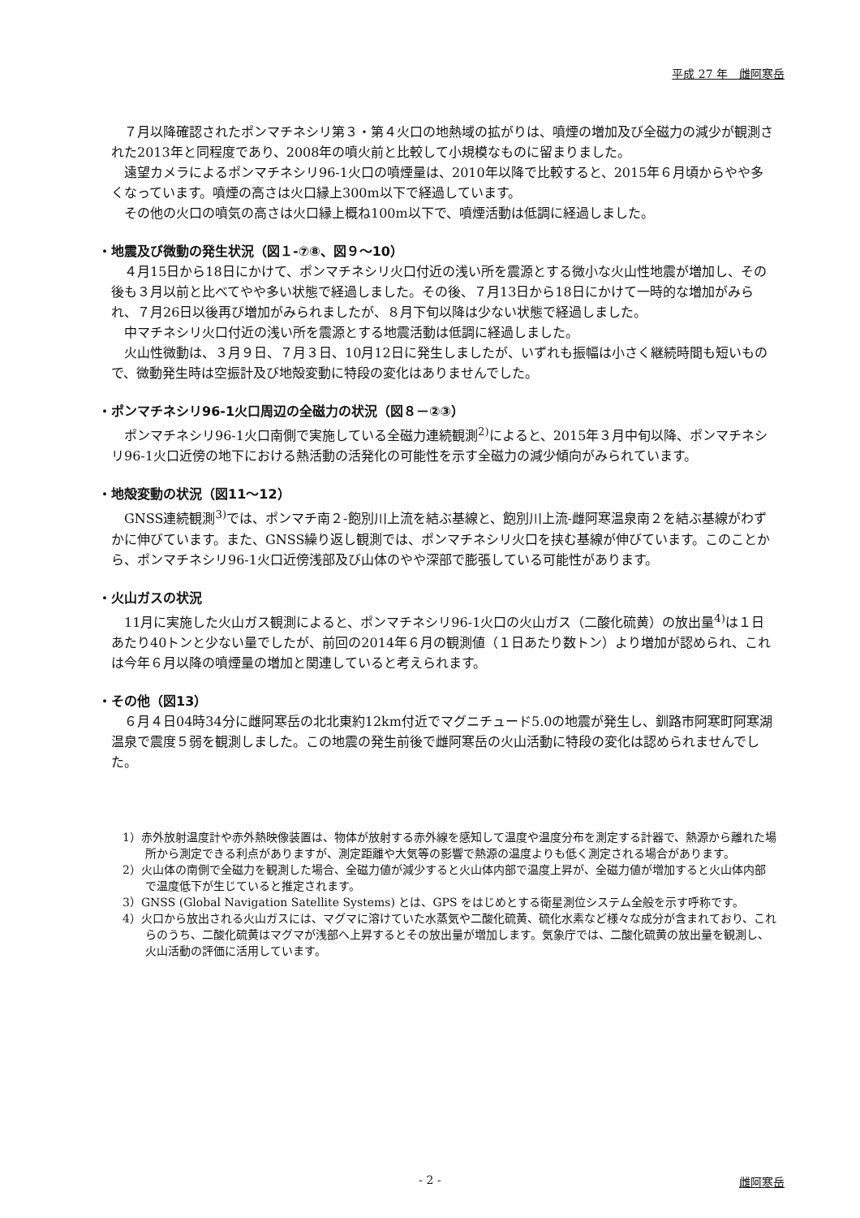平成 27 年　雌阿寒岳
７月以降確認されたポンマチネシリ第３・第４火口の地熱域の拡がりは、噴煙の増加及び全磁力の減少が観測された2013年と同程度であり、2008年の噴火前と比較して小規模なものに留まりました。
遠望カメラによるポンマチネシリ96-1火口の噴煙量は、2010年以降で比較すると、2015年６月頃からやや多くなっています。噴煙の高さは火口縁上300m以下で経過しています。
その他の火口の噴気の高さは火口縁上概ね100m以下で、噴煙活動は低調に経過しました。
・地震及び微動の発生状況（図１-⑦⑧、図９～10）
４月15日から18日にかけて、ポンマチネシリ火口付近の浅い所を震源とする微小な火山性地震が増加し、その後も３月以前と比べてやや多い状態で経過しました。その後、７月13日から18日にかけて一時的な増加がみられ、７月26日以後再び増加がみられましたが、８月下旬以降は少ない状態で経過しました。
中マチネシリ火口付近の浅い所を震源とする地震活動は低調に経過しました。
火山性微動は、３月９日、７月３日、10月12日に発生しましたが、いずれも振幅は小さく継続時間も短いもので、微動発生時は空振計及び地殻変動に特段の変化はありませんでした。
・ポンマチネシリ96-1火口周辺の全磁力の状況（図８－②③）
ポンマチネシリ96-1火口南側で実施している全磁力連続観測<sup>2)</sup>によると、2015年３月中旬以降、ポンマチネシリ96-1火口近傍の地下における熱活動の活発化の可能性を示す全磁力の減少傾向がみられています。
・地殻変動の状況（図11～12）
GNSS連続観測<sup>3)</sup>では、ポンマチ南２-飽別川上流を結ぶ基線と、飽別川上流-雌阿寒温泉南２を結ぶ基線がわずかに伸びています。また、GNSS繰り返し観測では、ポンマチネシリ火口を挟む基線が伸びています。このことから、ポンマチネシリ96-1火口近傍浅部及び山体のやや深部で膨張している可能性があります。
・火山ガスの状況
11月に実施した火山ガス観測によると、ポンマチネシリ96-1火口の火山ガス（二酸化硫黄）の放出量<sup>4)</sup>は１日あたり40トンと少ない量でしたが、前回の2014年６月の観測値（１日あたり数トン）より増加が認められ、これは今年６月以降の噴煙量の増加と関連していると考えられます。
・その他（図13）
６月４日04時34分に雌阿寒岳の北北東約12km付近でマグニチュード5.0の地震が発生し、釧路市阿寒町阿寒湖温泉で震度５弱を観測しました。この地震の発生前後で雌阿寒岳の火山活動に特段の変化は認められませんでした。
1）赤外放射温度計や赤外熱映像装置は、物体が放射する赤外線を感知して温度や温度分布を測定する計器で、熱源から離れた場所から測定できる利点がありますが、測定距離や大気等の影響で熱源の温度よりも低く測定される場合があります。
2）火山体の南側で全磁力を観測した場合、全磁力値が減少すると火山体内部で温度上昇が、全磁力値が増加すると火山体内部で温度低下が生じていると推定されます。
3）GNSS (Global Navigation Satellite Systems) とは、GPS をはじめとする衛星測位システム全般を示す呼称です。
4）火口から放出される火山ガスには、マグマに溶けていた水蒸気や二酸化硫黄、硫化水素など様々な成分が含まれており、これらのうち、二酸化硫黄はマグマが浅部へ上昇するとその放出量が増加します。気象庁では、二酸化硫黄の放出量を観測し、火山活動の評価に活用しています。
- 2 -
雌阿寒岳